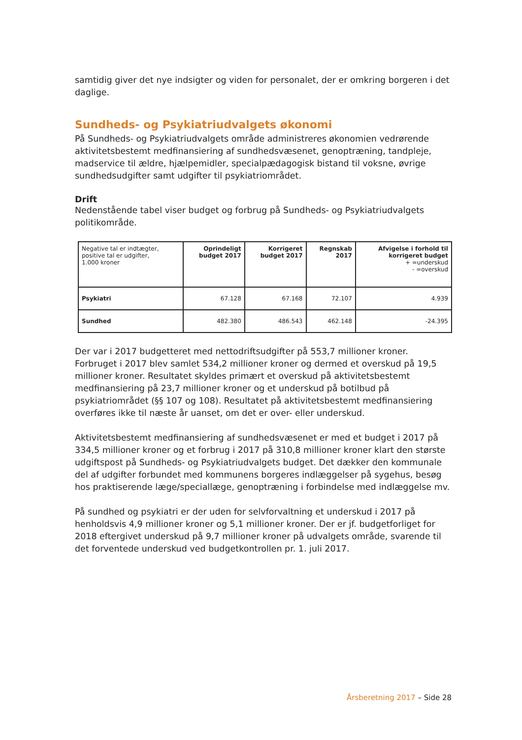samtidig giver det nye indsigter og viden for personalet, der er omkring borgeren i det daglige.
Sundheds- og Psykiatriudvalgets økonomi
På Sundheds- og Psykiatriudvalgets område administreres økonomien vedrørende aktivitetsbestemt medfinansiering af sundhedsvæsenet, genoptræning, tandpleje, madservice til ældre, hjælpemidler, specialpædagogisk bistand til voksne, øvrige sundhedsudgifter samt udgifter til psykiatriområdet.
Drift
Nedenstående tabel viser budget og forbrug på Sundheds- og Psykiatriudvalgets politikområde.
| Negative tal er indtægter, positive tal er udgifter, 1.000 kroner | Oprindeligt budget 2017 | Korrigeret budget 2017 | Regnskab 2017 | Afvigelse i forhold til korrigeret budget + =underskud - =overskud |
| --- | --- | --- | --- | --- |
| Psykiatri | 67.128 | 67.168 | 72.107 | 4.939 |
| Sundhed | 482.380 | 486.543 | 462.148 | -24.395 |
Der var i 2017 budgetteret med nettodriftsudgifter på 553,7 millioner kroner. Forbruget i 2017 blev samlet 534,2 millioner kroner og dermed et overskud på 19,5 millioner kroner. Resultatet skyldes primært et overskud på aktivitetsbestemt medfinansiering på 23,7 millioner kroner og et underskud på botilbud på psykiatriområdet (§§ 107 og 108). Resultatet på aktivitetsbestemt medfinansiering overføres ikke til næste år uanset, om det er over- eller underskud.
Aktivitetsbestemt medfinansiering af sundhedsvæsenet er med et budget i 2017 på 334,5 millioner kroner og et forbrug i 2017 på 310,8 millioner kroner klart den største udgiftspost på Sundheds- og Psykiatriudvalgets budget. Det dækker den kommunale del af udgifter forbundet med kommunens borgeres indlæggelser på sygehus, besøg hos praktiserende læge/speciallæge, genoptræning i forbindelse med indlæggelse mv.
På sundhed og psykiatri er der uden for selvforvaltning et underskud i 2017 på henholdsvis 4,9 millioner kroner og 5,1 millioner kroner. Der er jf. budgetforliget for 2018 eftergivet underskud på 9,7 millioner kroner på udvalgets område, svarende til det forventede underskud ved budgetkontrollen pr. 1. juli 2017.
Årsberetning 2017 – Side 28